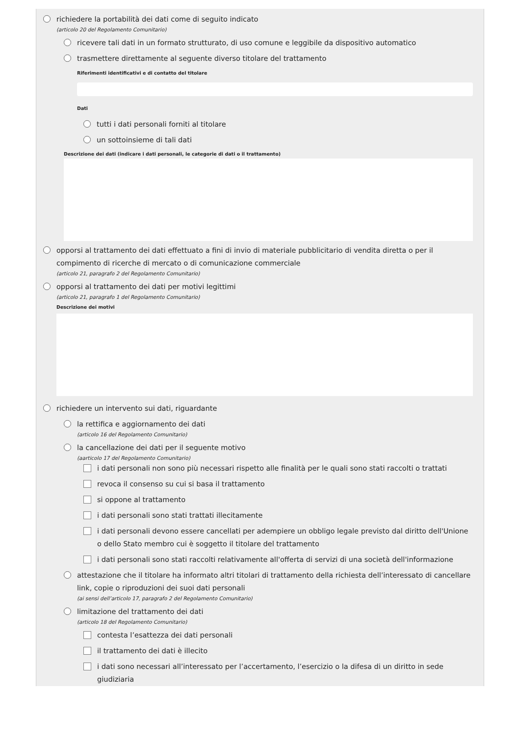richiedere la portabilità dei dati come di seguito indicato
(articolo 20 del Regolamento Comunitario)
ricevere tali dati in un formato strutturato, di uso comune e leggibile da dispositivo automatico
trasmettere direttamente al seguente diverso titolare del trattamento
Riferimenti identificativi e di contatto del titolare
Dati
tutti i dati personali forniti al titolare
un sottoinsieme di tali dati
Descrizione dei dati (indicare i dati personali, le categorie di dati o il trattamento)
opporsi al trattamento dei dati effettuato a fini di invio di materiale pubblicitario di vendita diretta o per il compimento di ricerche di mercato o di comunicazione commerciale
(articolo 21, paragrafo 2 del Regolamento Comunitario)
opporsi al trattamento dei dati per motivi legittimi
(articolo 21, paragrafo 1 del Regolamento Comunitario)
Descrizione dei motivi
richiedere un intervento sui dati, riguardante
la rettifica e aggiornamento dei dati
(articolo 16 del Regolamento Comunitario)
la cancellazione dei dati per il seguente motivo
(aarticolo 17 del Regolamento Comunitario)
i dati personali non sono più necessari rispetto alle finalità per le quali sono stati raccolti o trattati
revoca il consenso su cui si basa il trattamento
si oppone al trattamento
i dati personali sono stati trattati illecitamente
i dati personali devono essere cancellati per adempiere un obbligo legale previsto dal diritto dell'Unione o dello Stato membro cui è soggetto il titolare del trattamento
i dati personali sono stati raccolti relativamente all'offerta di servizi di una società dell'informazione
attestazione che il titolare ha informato altri titolari di trattamento della richiesta dell’interessato di cancellare link, copie o riproduzioni dei suoi dati personali
(ai sensi dell’articolo 17, paragrafo 2 del Regolamento Comunitario)
limitazione del trattamento dei dati
(articolo 18 del Regolamento Comunitario)
contesta l’esattezza dei dati personali
il trattamento dei dati è illecito
i dati sono necessari all’interessato per l’accertamento, l’esercizio o la difesa di un diritto in sede giudiziaria